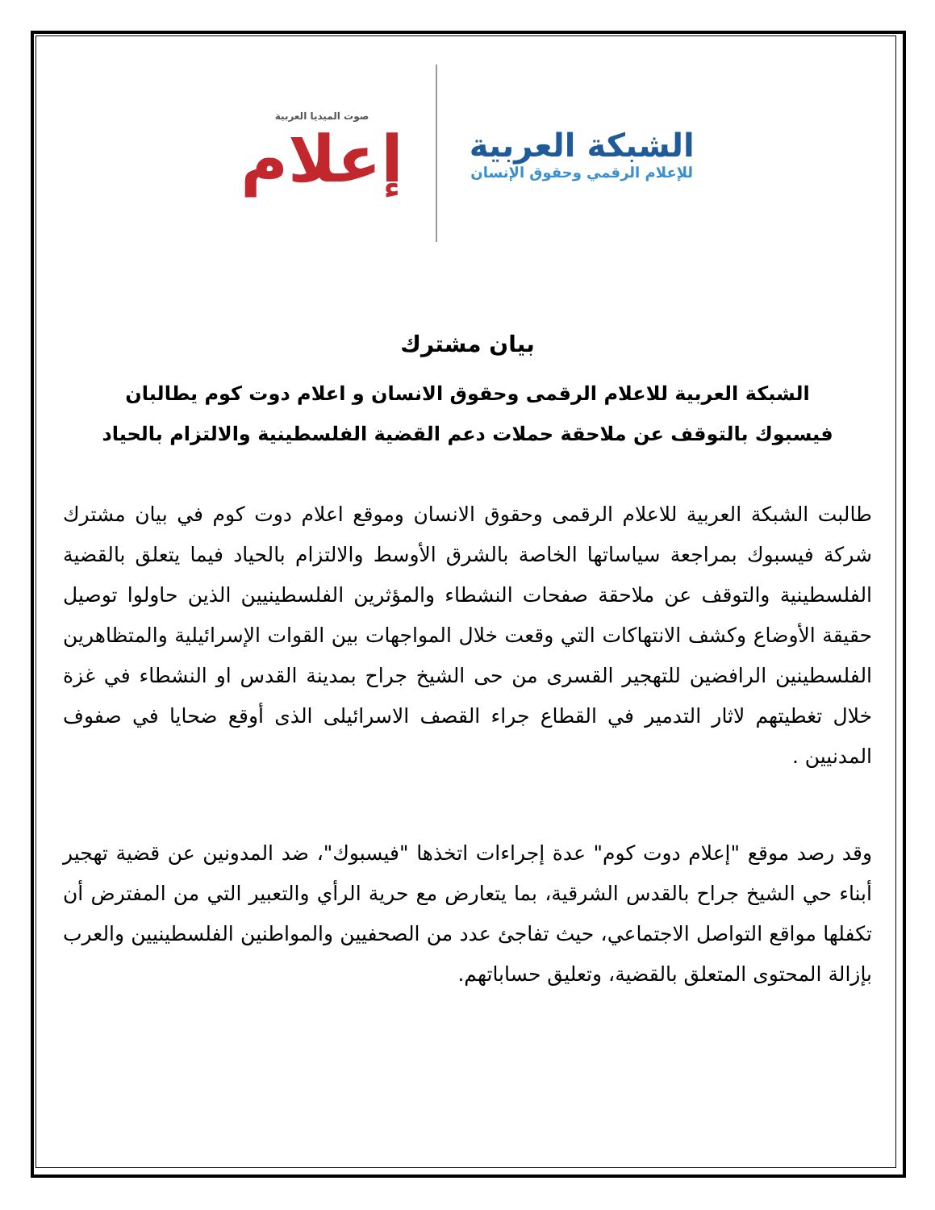صوت الميديا العربية
إعلام
الشبكة العربية
للإعلام الرقمي وحقوق الإنسان
بيان مشترك
الشبكة العربية للاعلام الرقمى وحقوق الانسان و اعلام دوت كوم يطالبان
فيسبوك بالتوقف عن ملاحقة حملات دعم القضية الفلسطينية والالتزام بالحياد
طالبت الشبكة العربية للاعلام الرقمى وحقوق الانسان وموقع اعلام دوت كوم في بيان مشترك شركة فيسبوك بمراجعة سياساتها الخاصة بالشرق الأوسط والالتزام بالحياد فيما يتعلق بالقضية الفلسطينية والتوقف عن ملاحقة صفحات النشطاء والمؤثرين الفلسطينيين الذين حاولوا توصيل حقيقة الأوضاع وكشف الانتهاكات التي وقعت خلال المواجهات بين القوات الإسرائيلية والمتظاهرين الفلسطينين الرافضين للتهجير القسرى من حى الشيخ جراح بمدينة القدس او النشطاء في غزة خلال تغطيتهم لاثار التدمير في القطاع جراء القصف الاسرائيلى الذى أوقع ضحايا في صفوف المدنيين .
وقد رصد موقع "إعلام دوت كوم" عدة إجراءات اتخذها "فيسبوك"، ضد المدونين عن قضية تهجير أبناء حي الشيخ جراح بالقدس الشرقية، بما يتعارض مع حرية الرأي والتعبير التي من المفترض أن تكفلها مواقع التواصل الاجتماعي، حيث تفاجئ عدد من الصحفيين والمواطنين الفلسطينيين والعرب بإزالة المحتوى المتعلق بالقضية، وتعليق حساباتهم.